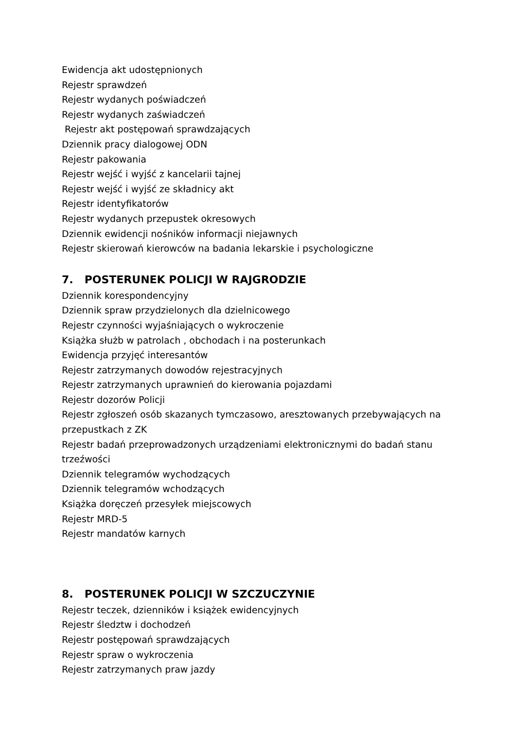Ewidencja akt udostępnionych
Rejestr sprawdzeń
Rejestr wydanych poświadczeń
Rejestr wydanych zaświadczeń
Rejestr akt postępowań sprawdzających
Dziennik pracy dialogowej ODN
Rejestr pakowania
Rejestr wejść i wyjść z kancelarii tajnej
Rejestr wejść i wyjść ze składnicy akt
Rejestr identyfikatorów
Rejestr wydanych przepustek okresowych
Dziennik ewidencji nośników informacji niejawnych
Rejestr skierowań kierowców na badania lekarskie i psychologiczne
7. POSTERUNEK POLICJI W RAJGRODZIE
Dziennik korespondencyjny
Dziennik spraw przydzielonych dla dzielnicowego
Rejestr czynności wyjaśniających o wykroczenie
Książka służb w patrolach , obchodach i na posterunkach
Ewidencja przyjęć interesantów
Rejestr zatrzymanych dowodów rejestracyjnych
Rejestr zatrzymanych uprawnień do kierowania pojazdami
Rejestr dozorów Policji
Rejestr zgłoszeń osób skazanych tymczasowo, aresztowanych przebywających na przepustkach z ZK
Rejestr badań przeprowadzonych urządzeniami elektronicznymi do badań stanu trzeźwości
Dziennik telegramów wychodzących
Dziennik telegramów wchodzących
Książka doręczeń przesyłek miejscowych
Rejestr MRD-5
Rejestr mandatów karnych
8. POSTERUNEK POLICJI W SZCZUCZYNIE
Rejestr teczek, dzienników i książek ewidencyjnych
Rejestr śledztw i dochodzeń
Rejestr postępowań sprawdzających
Rejestr spraw o wykroczenia
Rejestr zatrzymanych praw jazdy